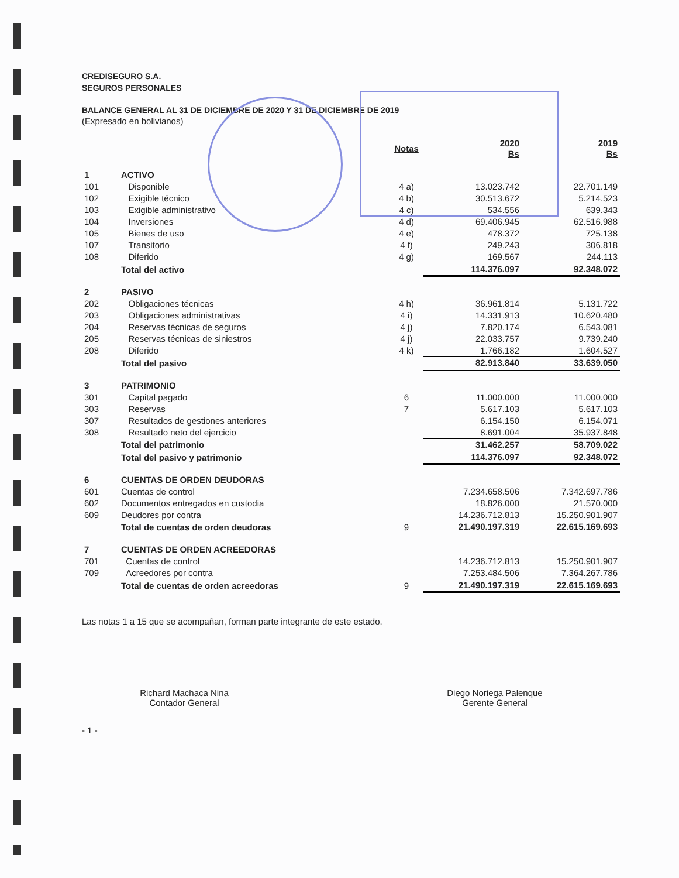CREDISEGURO S.A.
SEGUROS PERSONALES
BALANCE GENERAL AL 31 DE DICIEMBRE DE 2020 Y 31 DE DICIEMBRE DE 2019
(Expresado en bolivianos)
| | | Notas | 2020 Bs | 2019 Bs |
| --- | --- | --- | --- | --- |
| 1 | ACTIVO | | | |
| 101 | Disponible | 4 a) | 13.023.742 | 22.701.149 |
| 102 | Exigible técnico | 4 b) | 30.513.672 | 5.214.523 |
| 103 | Exigible administrativo | 4 c) | 534.556 | 639.343 |
| 104 | Inversiones | 4 d) | 69.406.945 | 62.516.988 |
| 105 | Bienes de uso | 4 e) | 478.372 | 725.138 |
| 107 | Transitorio | 4 f) | 249.243 | 306.818 |
| 108 | Diferido | 4 g) | 169.567 | 244.113 |
| | Total del activo | | 114.376.097 | 92.348.072 |
| 2 | PASIVO | | | |
| 202 | Obligaciones técnicas | 4 h) | 36.961.814 | 5.131.722 |
| 203 | Obligaciones administrativas | 4 i) | 14.331.913 | 10.620.480 |
| 204 | Reservas técnicas de seguros | 4 j) | 7.820.174 | 6.543.081 |
| 205 | Reservas técnicas de siniestros | 4 j) | 22.033.757 | 9.739.240 |
| 208 | Diferido | 4 k) | 1.766.182 | 1.604.527 |
| | Total del pasivo | | 82.913.840 | 33.639.050 |
| 3 | PATRIMONIO | | | |
| 301 | Capital pagado | 6 | 11.000.000 | 11.000.000 |
| 303 | Reservas | 7 | 5.617.103 | 5.617.103 |
| 307 | Resultados de gestiones anteriores | | 6.154.150 | 6.154.071 |
| 308 | Resultado neto del ejercicio | | 8.691.004 | 35.937.848 |
| | Total del patrimonio | | 31.462.257 | 58.709.022 |
| | Total del pasivo y patrimonio | | 114.376.097 | 92.348.072 |
| 6 | CUENTAS DE ORDEN DEUDORAS | | | |
| 601 | Cuentas de control | | 7.234.658.506 | 7.342.697.786 |
| 602 | Documentos entregados en custodia | | 18.826.000 | 21.570.000 |
| 609 | Deudores por contra | | 14.236.712.813 | 15.250.901.907 |
| | Total de cuentas de orden deudoras | 9 | 21.490.197.319 | 22.615.169.693 |
| 7 | CUENTAS DE ORDEN ACREEDORAS | | | |
| 701 | Cuentas de control | | 14.236.712.813 | 15.250.901.907 |
| 709 | Acreedores por contra | | 7.253.484.506 | 7.364.267.786 |
| | Total de cuentas de orden acreedoras | 9 | 21.490.197.319 | 22.615.169.693 |
Las notas 1 a 15 que se acompañan, forman parte integrante de este estado.
Richard Machaca Nina
Contador General
Diego Noriega Palenque
Gerente General
- 1 -